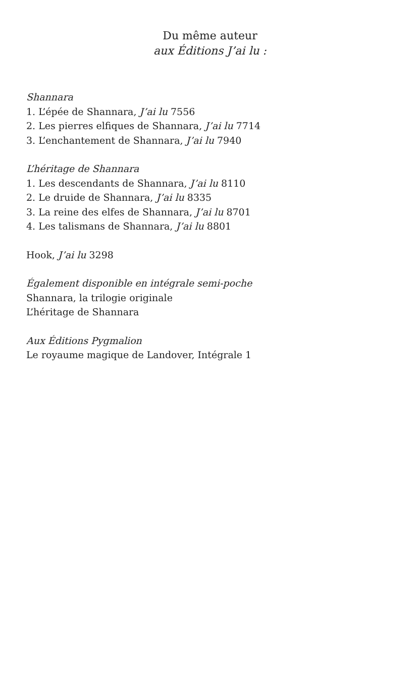Du même auteur
aux Éditions J’ai lu :
Shannara
1. L’épée de Shannara, J’ai lu 7556
2. Les pierres elfiques de Shannara, J’ai lu 7714
3. L’enchantement de Shannara, J’ai lu 7940
L’héritage de Shannara
1. Les descendants de Shannara, J’ai lu 8110
2. Le druide de Shannara, J’ai lu 8335
3. La reine des elfes de Shannara, J’ai lu 8701
4. Les talismans de Shannara, J’ai lu 8801
Hook, J’ai lu 3298
Également disponible en intégrale semi-poche
Shannara, la trilogie originale
L’héritage de Shannara
Aux Éditions Pygmalion
Le royaume magique de Landover, Intégrale 1